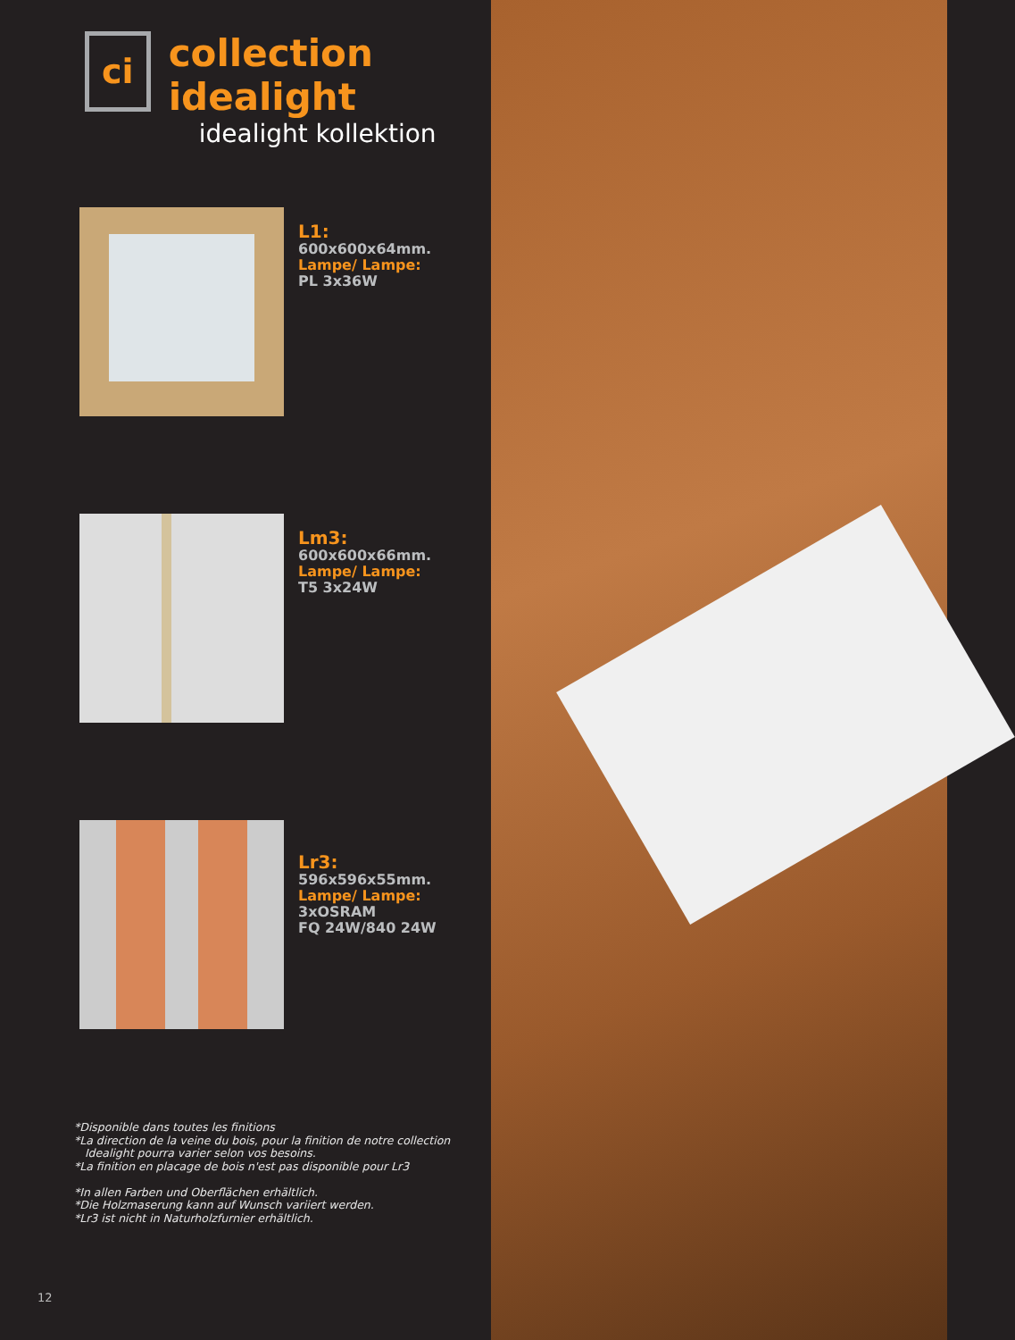ci
collection idealight
idealight kollektion
L1:
600x600x64mm.
Lampe/ Lampe:
PL 3x36W
Lm3:
600x600x66mm.
Lampe/ Lampe:
T5 3x24W
Lr3:
596x596x55mm.
Lampe/ Lampe:
3xOSRAM
FQ 24W/840 24W
*Disponible dans toutes les finitions
*La direction de la veine du bois, pour la finition de notre collection
Idealight pourra varier selon vos besoins.
*La finition en placage de bois n'est pas disponible pour Lr3
*In allen Farben und Oberflächen erhältlich.
*Die Holzmaserung kann auf Wunsch variiert werden.
*Lr3 ist nicht in Naturholzfurnier erhältlich.
12